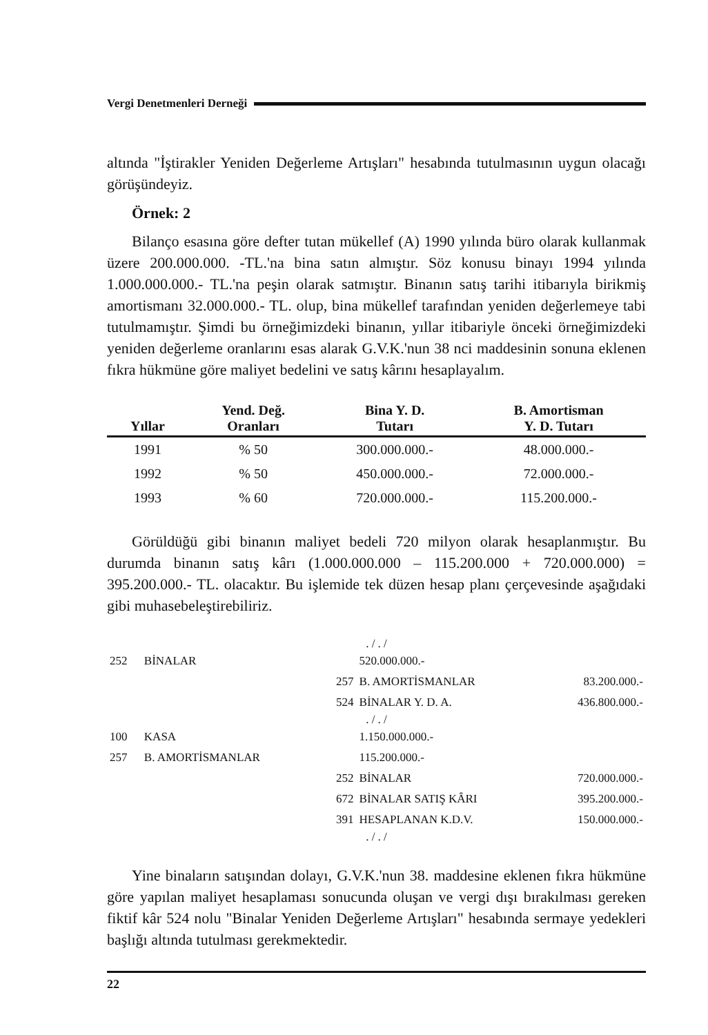Vergi Denetmenleri Derneği
altında "İştirakler Yeniden Değerleme Artışları" hesabında tutulmasının uygun olacağı görüşündeyiz.
Örnek: 2
Bilanço esasına göre defter tutan mükellef (A) 1990 yılında büro olarak kullanmak üzere 200.000.000. -TL.'na bina satın almıştır. Söz konusu binayı 1994 yılında 1.000.000.000.- TL.'na peşin olarak satmıştır. Binanın satış tarihi itibarıyla birikmiş amortismanı 32.000.000.- TL. olup, bina mükellef tarafından yeniden değerlemeye tabi tutulmamıştır. Şimdi bu örneğimizdeki binanın, yıllar itibariyle önceki örneğimizdeki yeniden değerleme oranlarını esas alarak G.V.K.'nun 38 nci maddesinin sonuna eklenen fıkra hükmüne göre maliyet bedelini ve satış kârını hesaplayalım.
| Yıllar | Yend. Değ. Oranları | Bina Y. D. Tutarı | B. Amortisman Y. D. Tutarı |
| --- | --- | --- | --- |
| 1991 | % 50 | 300.000.000.- | 48.000.000.- |
| 1992 | % 50 | 450.000.000.- | 72.000.000.- |
| 1993 | % 60 | 720.000.000.- | 115.200.000.- |
Görüldüğü gibi binanın maliyet bedeli 720 milyon olarak hesaplanmıştır. Bu durumda binanın satış kârı (1.000.000.000 – 115.200.000 + 720.000.000) = 395.200.000.- TL. olacaktır. Bu işlemide tek düzen hesap planı çerçevesinde aşağıdaki gibi muhasebeleştirebiliriz.
| . / . / | | | | |
| 252 | BİNALAR | | 520.000.000.- | |
| | | 257 | B. AMORTİSMANLAR | 83.200.000.- |
| | | 524 | BİNALAR Y. D. A. | 436.800.000.- |
| . / . / | | | | |
| 100 | KASA | | 1.150.000.000.- | |
| 257 | B. AMORTİSMANLAR | | 115.200.000.- | |
| | | 252 | BİNALAR | 720.000.000.- |
| | | 672 | BİNALAR SATIŞ KÂRI | 395.200.000.- |
| | | 391 | HESAPLANAN K.D.V. | 150.000.000.- |
| . / . / | | | | |
Yine binaların satışından dolayı, G.V.K.'nun 38. maddesine eklenen fıkra hükmüne göre yapılan maliyet hesaplaması sonucunda oluşan ve vergi dışı bırakılması gereken fiktif kâr 524 nolu "Binalar Yeniden Değerleme Artışları" hesabında sermaye yedekleri başlığı altında tutulması gerekmektedir.
22